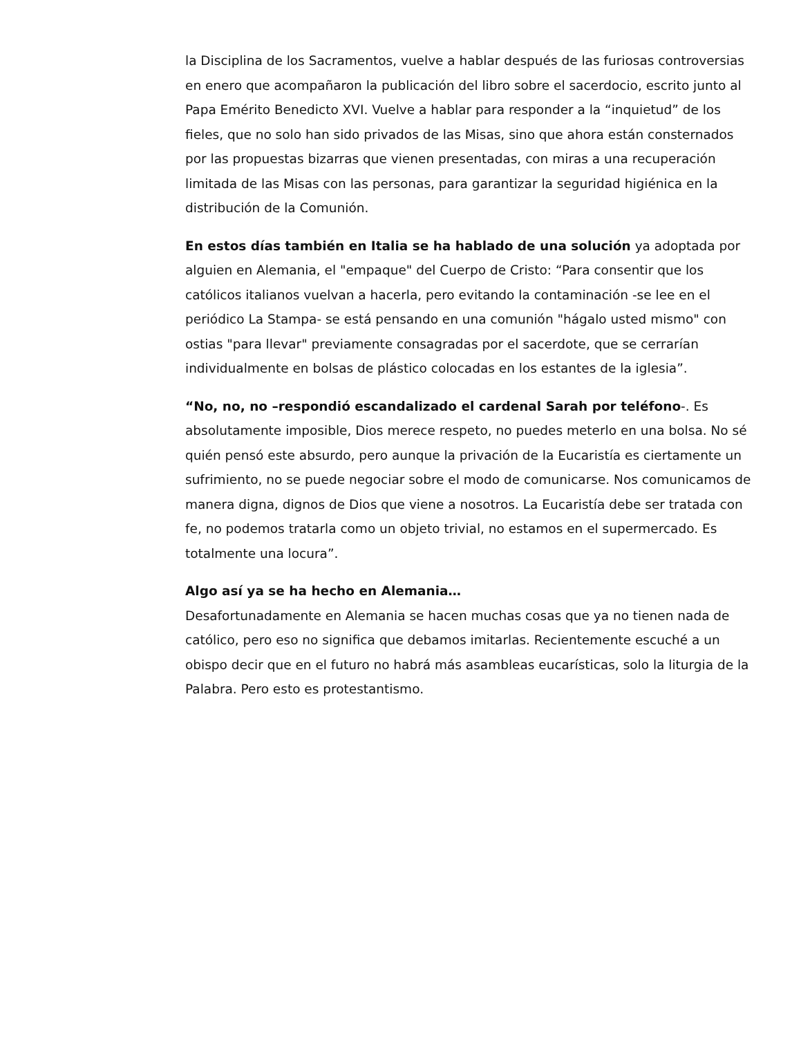la Disciplina de los Sacramentos, vuelve a hablar después de las furiosas controversias en enero que acompañaron la publicación del libro sobre el sacerdocio, escrito junto al Papa Emérito Benedicto XVI. Vuelve a hablar para responder a la “inquietud” de los fieles, que no solo han sido privados de las Misas, sino que ahora están consternados por las propuestas bizarras que vienen presentadas, con miras a una recuperación limitada de las Misas con las personas, para garantizar la seguridad higiénica en la distribución de la Comunión.
En estos días también en Italia se ha hablado de una solución ya adoptada por alguien en Alemania, el "empaque" del Cuerpo de Cristo: “Para consentir que los católicos italianos vuelvan a hacerla, pero evitando la contaminación -se lee en el periódico La Stampa- se está pensando en una comunión "hágalo usted mismo" con ostias "para llevar" previamente consagradas por el sacerdote, que se cerrarían individualmente en bolsas de plástico colocadas en los estantes de la iglesia”.
“No, no, no –respondió escandalizado el cardenal Sarah por teléfono-. Es absolutamente imposible, Dios merece respeto, no puedes meterlo en una bolsa. No sé quién pensó este absurdo, pero aunque la privación de la Eucaristía es ciertamente un sufrimiento, no se puede negociar sobre el modo de comunicarse. Nos comunicamos de manera digna, dignos de Dios que viene a nosotros. La Eucaristía debe ser tratada con fe, no podemos tratarla como un objeto trivial, no estamos en el supermercado. Es totalmente una locura”.
Algo así ya se ha hecho en Alemania…
Desafortunadamente en Alemania se hacen muchas cosas que ya no tienen nada de católico, pero eso no significa que debamos imitarlas. Recientemente escuché a un obispo decir que en el futuro no habrá más asambleas eucarísticas, solo la liturgia de la Palabra. Pero esto es protestantismo.